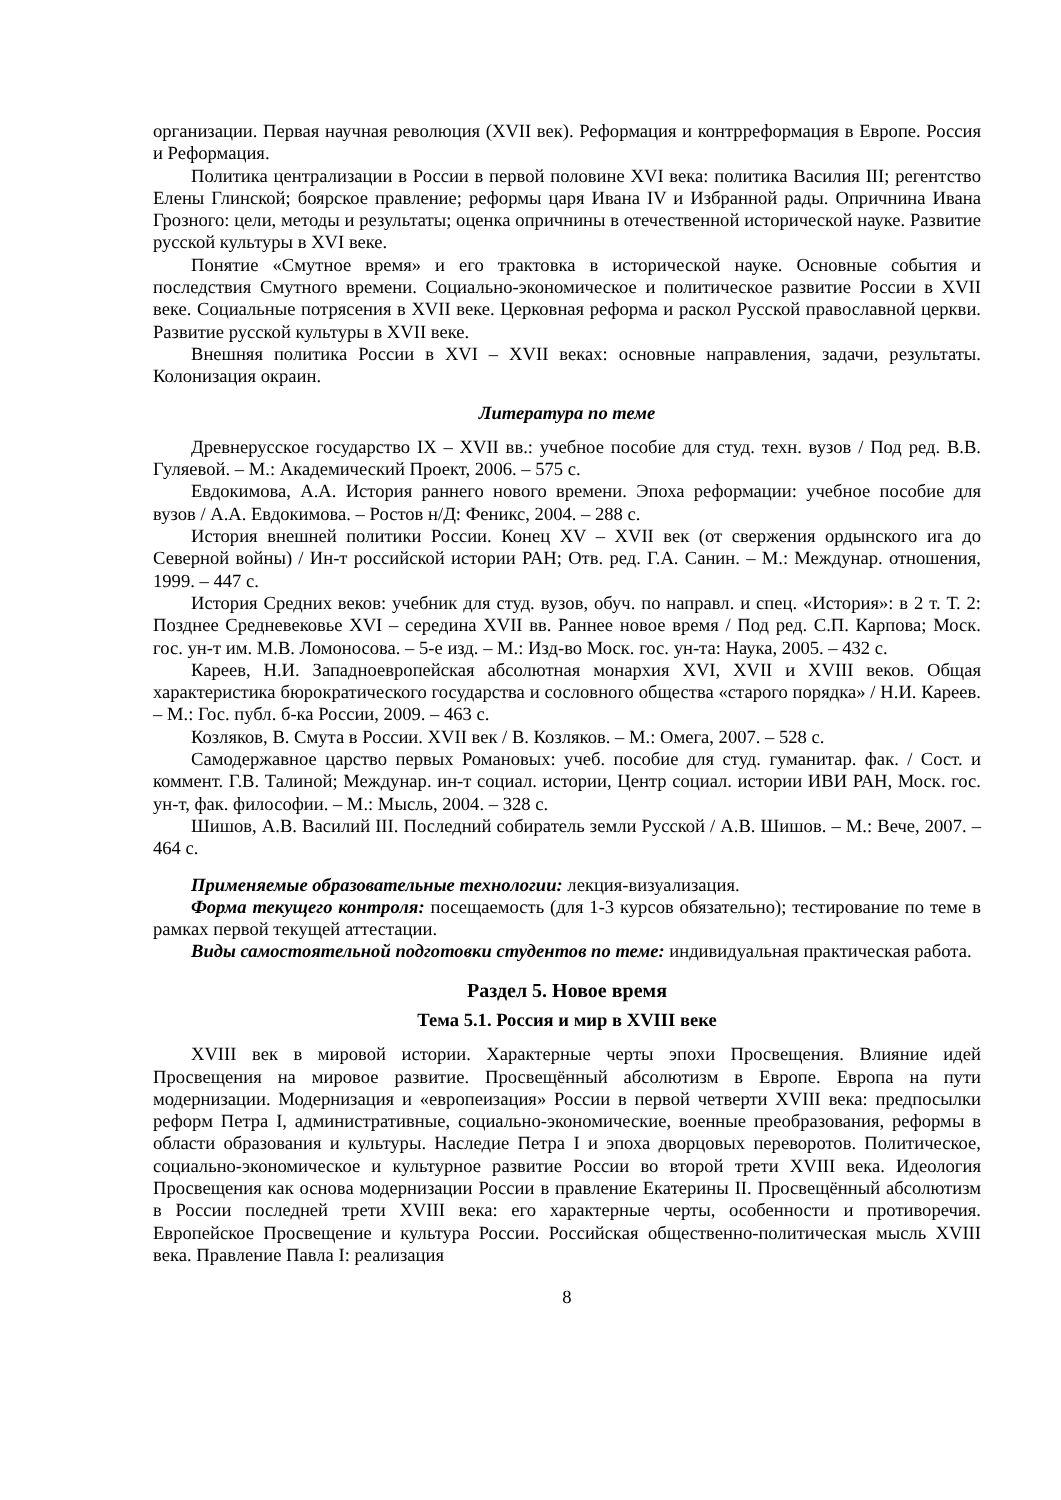организации. Первая научная революция (XVII век). Реформация и контрреформация в Европе. Россия и Реформация.
Политика централизации в России в первой половине XVI века: политика Василия III; регентство Елены Глинской; боярское правление; реформы царя Ивана IV и Избранной рады. Опричнина Ивана Грозного: цели, методы и результаты; оценка опричнины в отечественной исторической науке. Развитие русской культуры в XVI веке.
Понятие «Смутное время» и его трактовка в исторической науке. Основные события и последствия Смутного времени. Социально-экономическое и политическое развитие России в XVII веке. Социальные потрясения в XVII веке. Церковная реформа и раскол Русской православной церкви. Развитие русской культуры в XVII веке.
Внешняя политика России в XVI – XVII веках: основные направления, задачи, результаты. Колонизация окраин.
Литература по теме
Древнерусское государство IX – XVII вв.: учебное пособие для студ. техн. вузов / Под ред. В.В. Гуляевой. – М.: Академический Проект, 2006. – 575 с.
Евдокимова, А.А. История раннего нового времени. Эпоха реформации: учебное пособие для вузов / А.А. Евдокимова. – Ростов н/Д: Феникс, 2004. – 288 с.
История внешней политики России. Конец XV – XVII век (от свержения ордынского ига до Северной войны) / Ин-т российской истории РАН; Отв. ред. Г.А. Санин. – М.: Междунар. отношения, 1999. – 447 с.
История Средних веков: учебник для студ. вузов, обуч. по направл. и спец. «История»: в 2 т. Т. 2: Позднее Средневековье XVI – середина XVII вв. Раннее новое время / Под ред. С.П. Карпова; Моск. гос. ун-т им. М.В. Ломоносова. – 5-е изд. – М.: Изд-во Моск. гос. ун-та: Наука, 2005. – 432 с.
Кареев, Н.И. Западноевропейская абсолютная монархия XVI, XVII и XVIII веков. Общая характеристика бюрократического государства и сословного общества «старого порядка» / Н.И. Кареев. – М.: Гос. публ. б-ка России, 2009. – 463 с.
Козляков, В. Смута в России. XVII век / В. Козляков. – М.: Омега, 2007. – 528 с.
Самодержавное царство первых Романовых: учеб. пособие для студ. гуманитар. фак. / Сост. и коммент. Г.В. Талиной; Междунар. ин-т социал. истории, Центр социал. истории ИВИ РАН, Моск. гос. ун-т, фак. философии. – М.: Мысль, 2004. – 328 с.
Шишов, А.В. Василий III. Последний собиратель земли Русской / А.В. Шишов. – М.: Вече, 2007. – 464 с.
Применяемые образовательные технологии: лекция-визуализация.
Форма текущего контроля: посещаемость (для 1-3 курсов обязательно); тестирование по теме в рамках первой текущей аттестации.
Виды самостоятельной подготовки студентов по теме: индивидуальная практическая работа.
Раздел 5. Новое время
Тема 5.1. Россия и мир в XVIII веке
XVIII век в мировой истории. Характерные черты эпохи Просвещения. Влияние идей Просвещения на мировое развитие. Просвещённый абсолютизм в Европе. Европа на пути модернизации. Модернизация и «европеизация» России в первой четверти XVIII века: предпосылки реформ Петра I, административные, социально-экономические, военные преобразования, реформы в области образования и культуры. Наследие Петра I и эпоха дворцовых переворотов. Политическое, социально-экономическое и культурное развитие России во второй трети XVIII века. Идеология Просвещения как основа модернизации России в правление Екатерины II. Просвещённый абсолютизм в России последней трети XVIII века: его характерные черты, особенности и противоречия. Европейское Просвещение и культура России. Российская общественно-политическая мысль XVIII века. Правление Павла I: реализация
8